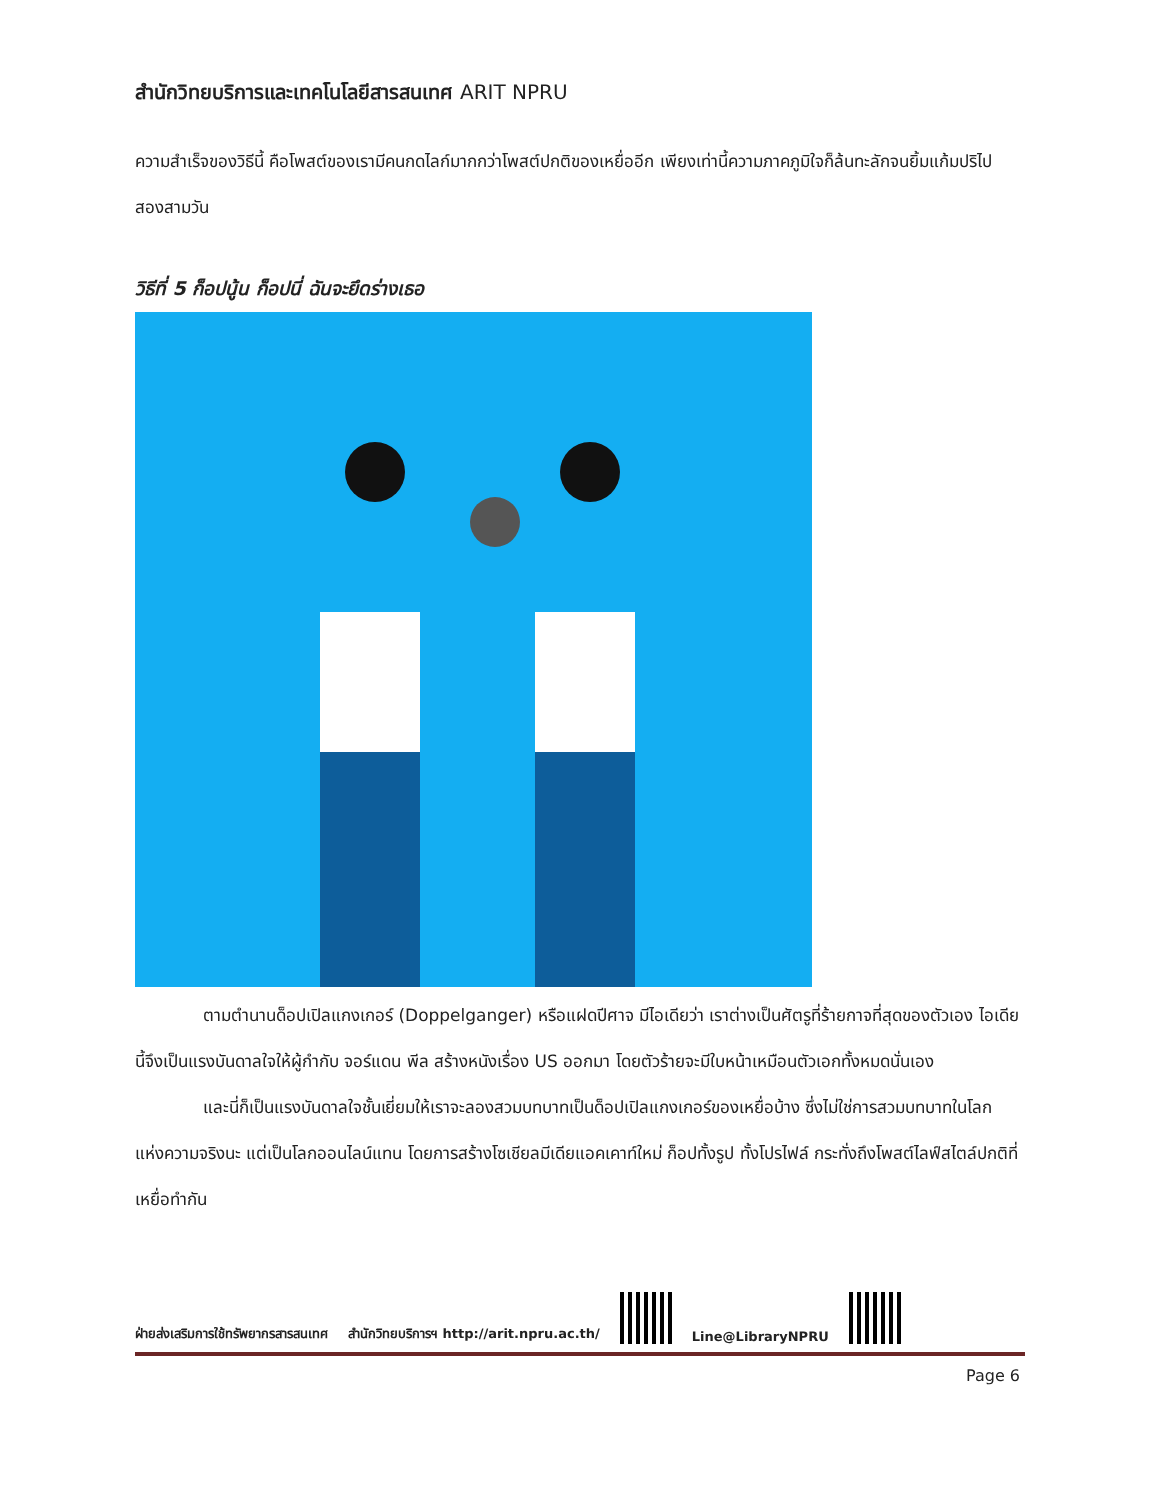สำนักวิทยบริการและเทคโนโลยีสารสนเทศ ARIT NPRU
ความสำเร็จของวิธีนี้ คือโพสต์ของเรามีคนกดไลก์มากกว่าโพสต์ปกติของเหยื่ออีก เพียงเท่านี้ความภาคภูมิใจก็ล้นทะลักจนยิ้มแก้มปริไปสองสามวัน
วิธีที่ 5 ก็อปนู้น ก็อปนี่ ฉันจะยึดร่างเธอ
ตามตำนานด็อปเปิลแกงเกอร์ (Doppelganger) หรือแฝดปีศาจ มีไอเดียว่า เราต่างเป็นศัตรูที่ร้ายกาจที่สุดของตัวเอง ไอเดียนี้จึงเป็นแรงบันดาลใจให้ผู้กำกับ จอร์แดน พีล สร้างหนังเรื่อง US ออกมา โดยตัวร้ายจะมีใบหน้าเหมือนตัวเอกทั้งหมดนั่นเอง
และนี่ก็เป็นแรงบันดาลใจชั้นเยี่ยมให้เราจะลองสวมบทบาทเป็นด็อปเปิลแกงเกอร์ของเหยื่อบ้าง ซึ่งไม่ใช่การสวมบทบาทในโลกแห่งความจริงนะ แต่เป็นโลกออนไลน์แทน โดยการสร้างโซเชียลมีเดียแอคเคาท์ใหม่ ก็อปทั้งรูป ทั้งโปรไฟล์ กระทั่งถึงโพสต์ไลฟ์สไตล์ปกติที่เหยื่อทำกัน
ฝ่ายส่งเสริมการใช้ทรัพยากรสารสนเทศ สำนักวิทยบริการฯ http://arit.npru.ac.th/
Line@LibraryNPRU
Page 6